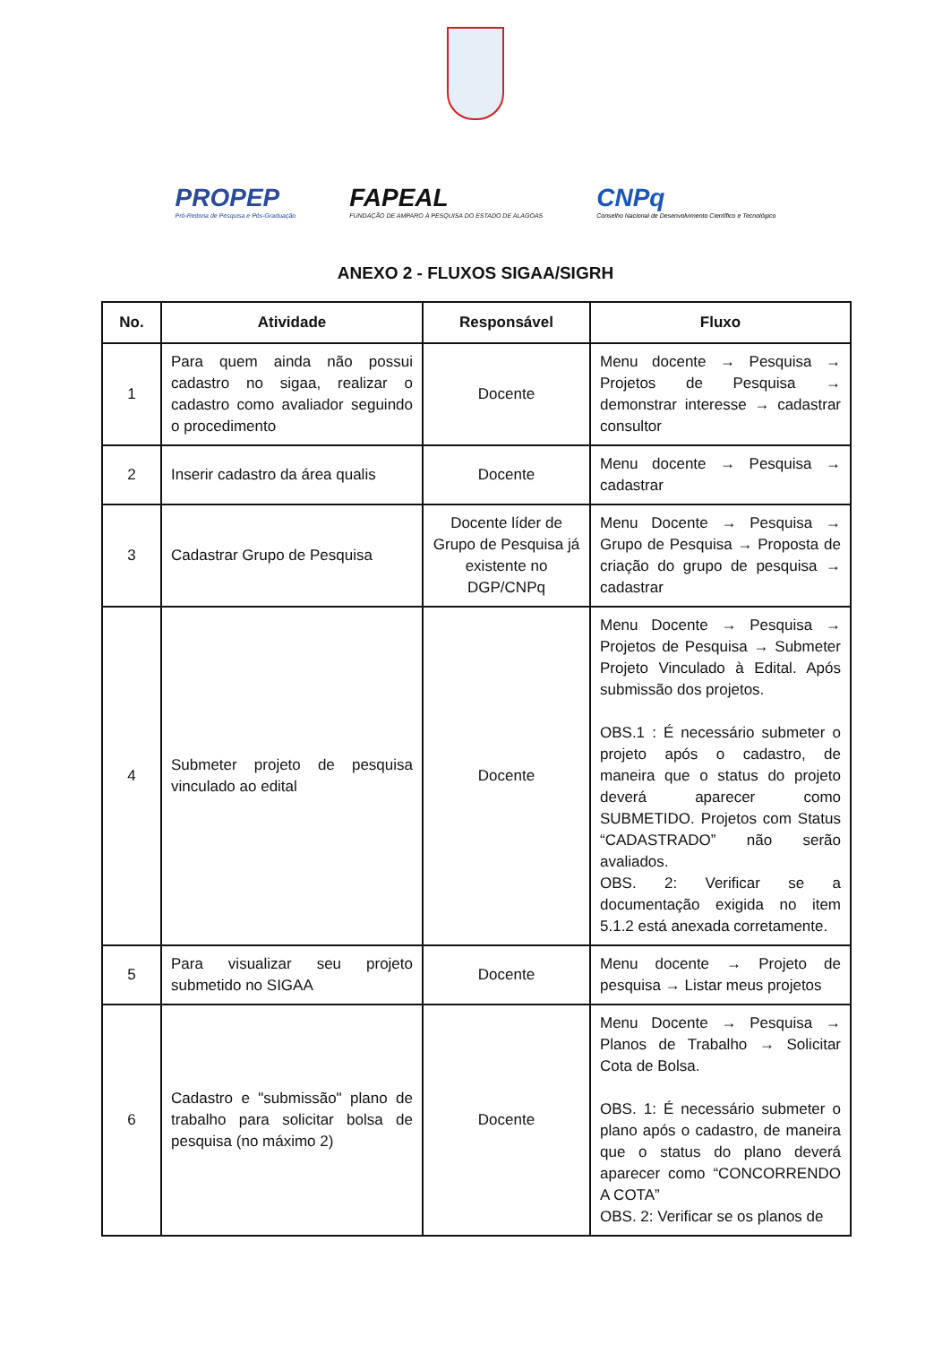PROPEP
Pró-Reitoria de Pesquisa e Pós-Graduação
FAPEAL
FUNDAÇÃO DE AMPARO À PESQUISA DO ESTADO DE ALAGOAS
CNPq
Conselho Nacional de Desenvolvimento Científico e Tecnológico
ANEXO 2 - FLUXOS SIGAA/SIGRH
| No. | Atividade | Responsável | Fluxo |
| --- | --- | --- | --- |
| 1 | Para quem ainda não possui cadastro no sigaa, realizar o cadastro como avaliador seguindo o procedimento | Docente | Menu docente → Pesquisa → Projetos de Pesquisa → demonstrar interesse → cadastrar consultor |
| 2 | Inserir cadastro da área qualis | Docente | Menu docente → Pesquisa → cadastrar |
| 3 | Cadastrar Grupo de Pesquisa | Docente líder de Grupo de Pesquisa já existente no DGP/CNPq | Menu Docente → Pesquisa → Grupo de Pesquisa → Proposta de criação do grupo de pesquisa → cadastrar |
| 4 | Submeter projeto de pesquisa vinculado ao edital | Docente | Menu Docente → Pesquisa → Projetos de Pesquisa → Submeter Projeto Vinculado à Edital. Após submissão dos projetos. OBS.1 : É necessário submeter o projeto após o cadastro, de maneira que o status do projeto deverá aparecer como SUBMETIDO. Projetos com Status “CADASTRADO” não serão avaliados. OBS. 2: Verificar se a documentação exigida no item 5.1.2 está anexada corretamente. |
| 5 | Para visualizar seu projeto submetido no SIGAA | Docente | Menu docente → Projeto de pesquisa → Listar meus projetos |
| 6 | Cadastro e "submissão" plano de trabalho para solicitar bolsa de pesquisa (no máximo 2) | Docente | Menu Docente → Pesquisa → Planos de Trabalho → Solicitar Cota de Bolsa. OBS. 1: É necessário submeter o plano após o cadastro, de maneira que o status do plano deverá aparecer como “CONCORRENDO A COTA” OBS. 2: Verificar se os planos de |